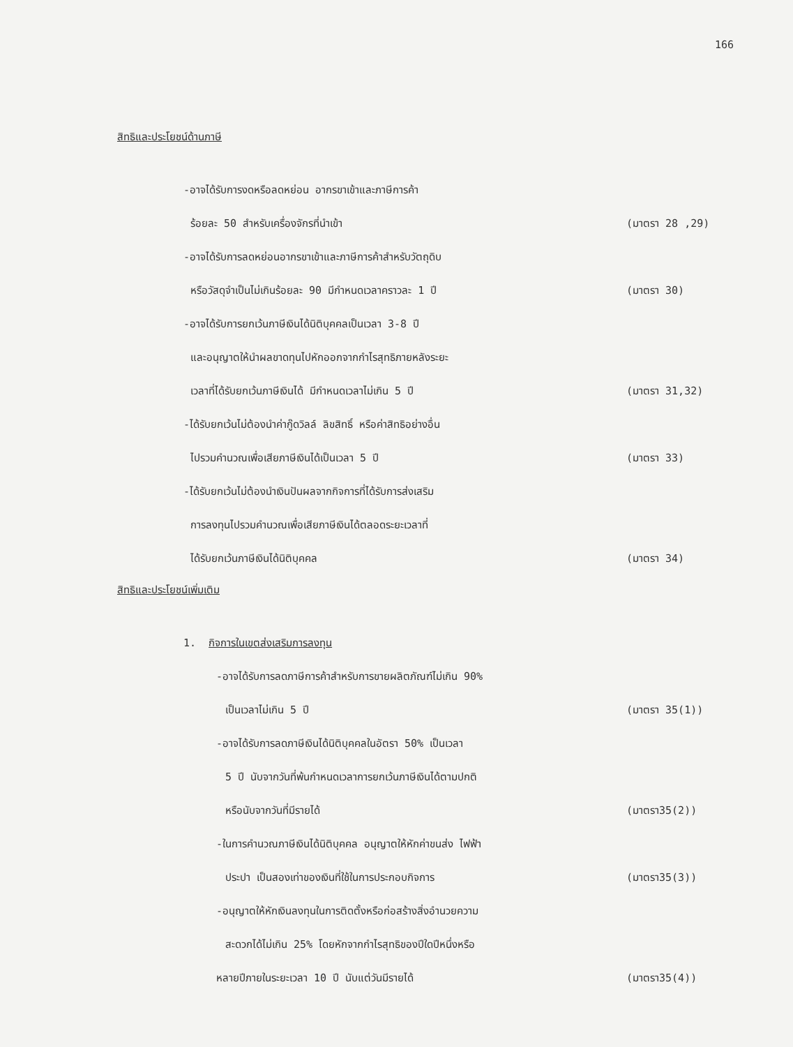166
สิทธิและประโยชน์ด้านภาษี
-อาจได้รับการงดหรือลดหย่อน อากรขาเข้าและภาษีการค้า
ร้อยละ 50 สำหรับเครื่องจักรที่นำเข้า
(มาตรา 28 ,29)
-อาจได้รับการลดหย่อนอากรขาเข้าและภาษีการค้าสำหรับวัตถุดิบ
หรือวัสดุจำเป็นไม่เกินร้อยละ 90 มีกำหนดเวลาคราวละ 1 ปี
(มาตรา 30)
-อาจได้รับการยกเว้นภาษีเงินได้นิติบุคคลเป็นเวลา 3-8 ปี
และอนุญาตให้นำผลขาดทุนไปหักออกจากกำไรสุทธิภายหลังระยะ
เวลาที่ได้รับยกเว้นภาษีเงินได้ มีกำหนดเวลาไม่เกิน 5 ปี
(มาตรา 31,32)
-ได้รับยกเว้นไม่ต้องนำค่ากู๊ดวิลล์ ลิขสิทธิ์ หรือค่าสิทธิอย่างอื่น
ไปรวมคำนวณเพื่อเสียภาษีเงินได้เป็นเวลา 5 ปี
(มาตรา 33)
-ได้รับยกเว้นไม่ต้องนำเงินปันผลจากกิจการที่ได้รับการส่งเสริม
การลงทุนไปรวมคำนวณเพื่อเสียภาษีเงินได้ตลอดระยะเวลาที่
ได้รับยกเว้นภาษีเงินได้นิติบุคคล
(มาตรา 34)
สิทธิและประโยชน์เพิ่มเติม
1. กิจการในเขตส่งเสริมการลงทุน
-อาจได้รับการลดภาษีการค้าสำหรับการขายผลิตภัณฑ์ไม่เกิน 90%
เป็นเวลาไม่เกิน 5 ปี (มาตรา 35(1))
-อาจได้รับการลดภาษีเงินได้นิติบุคคลในอัตรา 50% เป็นเวลา
5 ปี นับจากวันที่พ้นกำหนดเวลาการยกเว้นภาษีเงินได้ตามปกติ
หรือนับจากวันที่มีรายได้ (มาตรา35(2))
-ในการคำนวณภาษีเงินได้นิติบุคคล อนุญาตให้หักค่าขนส่ง ไฟฟ้า
ประปา เป็นสองเท่าของเงินที่ใช้ในการประกอบกิจการ
(มาตรา35(3))
-อนุญาตให้หักเงินลงทุนในการติดตั้งหรือก่อสร้างสิ่งอำนวยความ
สะดวกได้ไม่เกิน 25% โดยหักจากกำไรสุทธิของปีใดปีหนึ่งหรือ
หลายปีภายในระยะเวลา 10 ปี นับแต่วันมีรายได้
(มาตรา35(4))